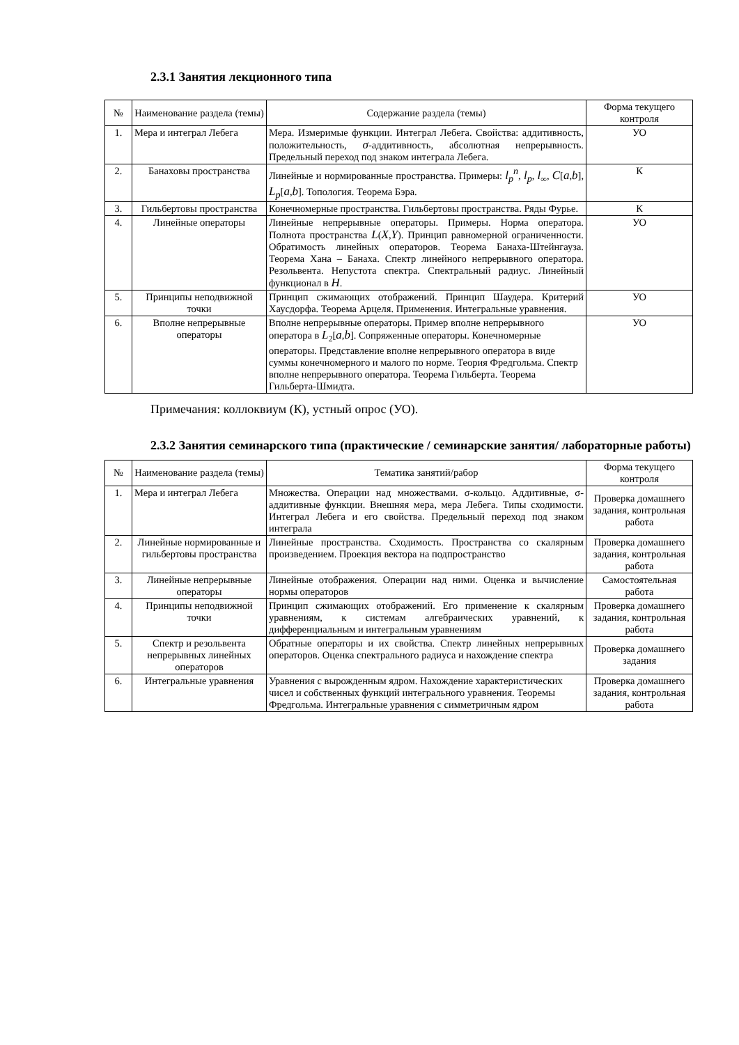2.3.1 Занятия лекционного типа
| № | Наименование раздела (темы) | Содержание раздела (темы) | Форма текущего контроля |
| --- | --- | --- | --- |
| 1. | Мера и интеграл Лебега | Мера. Измеримые функции. Интеграл Лебега. Свойства: аддитивность, положительность, σ -аддитивность, абсолютная непрерывность. Предельный переход под знаком интеграла Лебега. | УО |
| 2. | Банаховы пространства | Линейные и нормированные пространства. Примеры: l<sub>p</sub><sup>n</sup> , l<sub>p</sub> , l<sub>∞</sub>, C [ a , b ], L<sub>p</sub> [ a , b ]. Топология. Теорема Бэра. | К |
| 3. | Гильбертовы пространства | Конечномерные пространства. Гильбертовы пространства. Ряды Фурье. | К |
| 4. | Линейные операторы | Линейные непрерывные операторы. Примеры. Норма оператора. Полнота пространства L ( X , Y ). Принцип равномерной ограниченности. Обратимость линейных операторов. Теорема Банаха-Штейнгауза. Теорема Хана – Банаха. Спектр линейного непрерывного оператора. Резольвента. Непустота спектра. Спектральный радиус. Линейный функционал в H . | УО |
| 5. | Принципы неподвижной точки | Принцип сжимающих отображений. Принцип Шаудера. Критерий Хаусдорфа. Теорема Арцеля. Применения. Интегральные уравнения. | УО |
| 6. | Вполне непрерывные операторы | Вполне непрерывные операторы. Пример вполне непрерывного оператора в L<sub>2</sub>[ a , b ]. Сопряженные операторы. Конечномерные операторы. Представление вполне непрерывного оператора в виде суммы конечномерного и малого по норме. Теория Фредгольма. Спектр вполне непрерывного оператора. Теорема Гильберта. Теорема Гильберта-Шмидта. | УО |
Примечания: коллоквиум (К), устный опрос (УО).
2.3.2 Занятия семинарского типа (практические / семинарские занятия/ лабораторные работы)
| № | Наименование раздела (темы) | Тематика занятий/рабор | Форма текущего контроля |
| --- | --- | --- | --- |
| 1. | Мера и интеграл Лебега | Множества. Операции над множествами. σ-кольцо. Аддитивные, σ-аддитивные функции. Внешняя мера, мера Лебега. Типы сходимости. Интеграл Лебега и его свойства. Предельный переход под знаком интеграла | Проверка домашнего задания, контрольная работа |
| 2. | Линейные нормированные и гильбертовы пространства | Линейные пространства. Сходимость. Пространства со скалярным произведением. Проекция вектора на подпространство | Проверка домашнего задания, контрольная работа |
| 3. | Линейные непрерывные операторы | Линейные отображения. Операции над ними. Оценка и вычисление нормы операторов | Самостоятельная работа |
| 4. | Принципы неподвижной точки | Принцип сжимающих отображений. Его применение к скалярным уравнениям, к системам алгебраических уравнений, к дифференциальным и интегральным уравнениям | Проверка домашнего задания, контрольная работа |
| 5. | Спектр и резольвента непрерывных линейных операторов | Обратные операторы и их свойства. Спектр линейных непрерывных операторов. Оценка спектрального радиуса и нахождение спектра | Проверка домашнего задания |
| 6. | Интегральные уравнения | Уравнения с вырожденным ядром. Нахождение характеристических чисел и собственных функций интегрального уравнения. Теоремы Фредгольма. Интегральные уравнения с симметричным ядром | Проверка домашнего задания, контрольная работа |